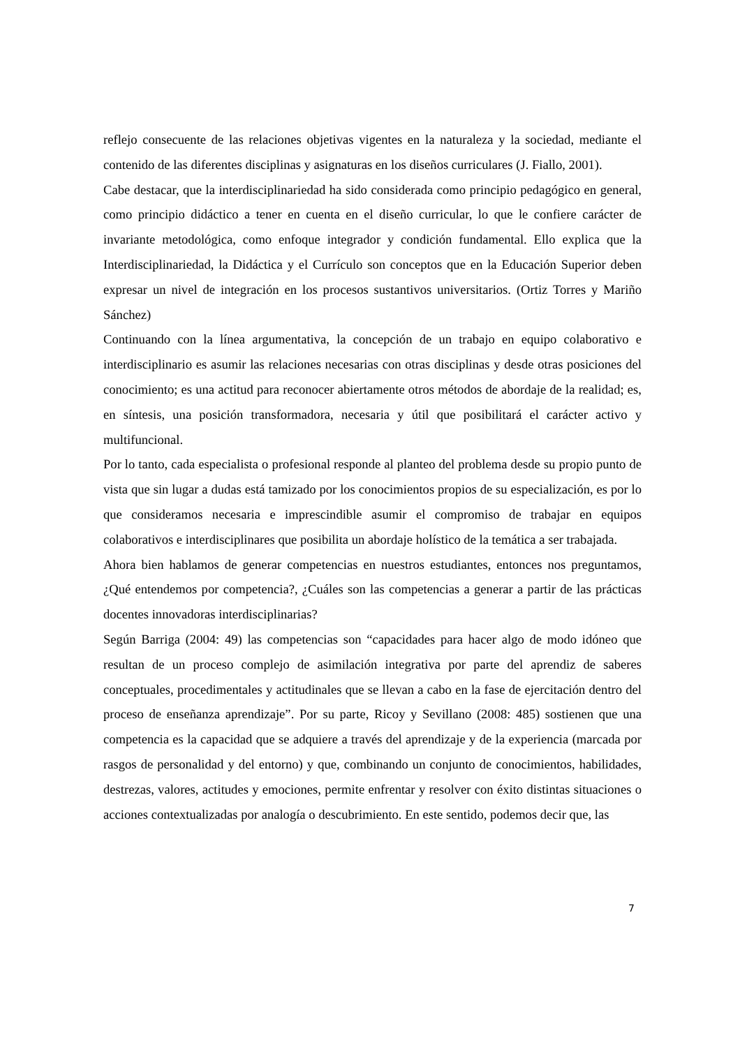reflejo consecuente de las relaciones objetivas vigentes en la naturaleza y la sociedad, mediante el contenido de las diferentes disciplinas y asignaturas en los diseños curriculares (J. Fiallo, 2001).
Cabe destacar, que la interdisciplinariedad ha sido considerada como principio pedagógico en general, como principio didáctico a tener en cuenta en el diseño curricular, lo que le confiere carácter de invariante metodológica, como enfoque integrador y condición fundamental. Ello explica que la Interdisciplinariedad, la Didáctica y el Currículo son conceptos que en la Educación Superior deben expresar un nivel de integración en los procesos sustantivos universitarios. (Ortiz Torres y Mariño Sánchez)
Continuando con la línea argumentativa, la concepción de un trabajo en equipo colaborativo e interdisciplinario es asumir las relaciones necesarias con otras disciplinas y desde otras posiciones del conocimiento; es una actitud para reconocer abiertamente otros métodos de abordaje de la realidad; es, en síntesis, una posición transformadora, necesaria y útil que posibilitará el carácter activo y multifuncional.
Por lo tanto, cada especialista o profesional responde al planteo del problema desde su propio punto de vista que sin lugar a dudas está tamizado por los conocimientos propios de su especialización, es por lo que consideramos necesaria e imprescindible asumir el compromiso de trabajar en equipos colaborativos e interdisciplinares que posibilita un abordaje holístico de la temática a ser trabajada.
Ahora bien hablamos de generar competencias en nuestros estudiantes, entonces nos preguntamos, ¿Qué entendemos por competencia?, ¿Cuáles son las competencias a generar a partir de las prácticas docentes innovadoras interdisciplinarias?
Según Barriga (2004: 49) las competencias son “capacidades para hacer algo de modo idóneo que resultan de un proceso complejo de asimilación integrativa por parte del aprendiz de saberes conceptuales, procedimentales y actitudinales que se llevan a cabo en la fase de ejercitación dentro del proceso de enseñanza aprendizaje”. Por su parte, Ricoy y Sevillano (2008: 485) sostienen que una competencia es la capacidad que se adquiere a través del aprendizaje y de la experiencia (marcada por rasgos de personalidad y del entorno) y que, combinando un conjunto de conocimientos, habilidades, destrezas, valores, actitudes y emociones, permite enfrentar y resolver con éxito distintas situaciones o acciones contextualizadas por analogía o descubrimiento. En este sentido, podemos decir que, las
7